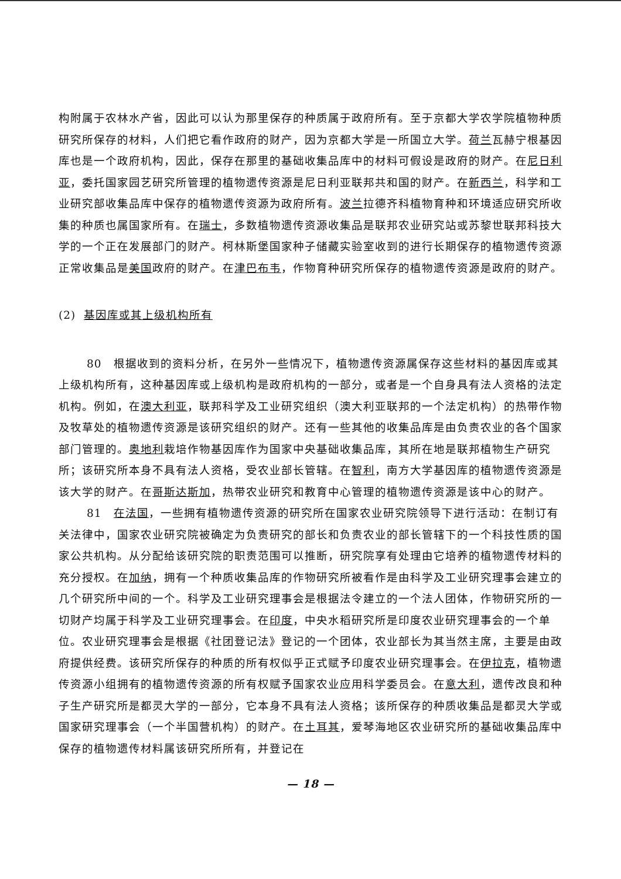构附属于农林水产省，因此可以认为那里保存的种质属于政府所有。至于京都大学农学院植物种质研究所保存的材料，人们把它看作政府的财产，因为京都大学是一所国立大学。荷兰瓦赫宁根基因库也是一个政府机构，因此，保存在那里的基础收集品库中的材料可假设是政府的财产。在尼日利亚，委托国家园艺研究所管理的植物遗传资源是尼日利亚联邦共和国的财产。在新西兰，科学和工业研究部收集品库中保存的植物遗传资源为政府所有。波兰拉德齐科植物育种和环境适应研究所收集的种质也属国家所有。在瑞士，多数植物遗传资源收集品是联邦农业研究站或苏黎世联邦科技大学的一个正在发展部门的财产。柯林斯堡国家种子储藏实验室收到的进行长期保存的植物遗传资源正常收集品是美国政府的财产。在津巴布韦，作物育种研究所保存的植物遗传资源是政府的财产。
(2) 基因库或其上级机构所有
80 根据收到的资料分析，在另外一些情况下，植物遗传资源属保存这些材料的基因库或其上级机构所有，这种基因库或上级机构是政府机构的一部分，或者是一个自身具有法人资格的法定机构。例如，在澳大利亚，联邦科学及工业研究组织（澳大利亚联邦的一个法定机构）的热带作物及牧草处的植物遗传资源是该研究组织的财产。还有一些其他的收集品库是由负责农业的各个国家部门管理的。奥地利栽培作物基因库作为国家中央基础收集品库，其所在地是联邦植物生产研究所；该研究所本身不具有法人资格，受农业部长管辖。在智利，南方大学基因库的植物遗传资源是该大学的财产。在哥斯达斯加，热带农业研究和教育中心管理的植物遗传资源是该中心的财产。
81 在法国，一些拥有植物遗传资源的研究所在国家农业研究院领导下进行活动：在制订有关法律中，国家农业研究院被确定为负责研究的部长和负责农业的部长管辖下的一个科技性质的国家公共机构。从分配给该研究院的职责范围可以推断，研究院享有处理由它培养的植物遗传材料的充分授权。在加纳，拥有一个种质收集品库的作物研究所被看作是由科学及工业研究理事会建立的几个研究所中间的一个。科学及工业研究理事会是根据法令建立的一个法人团体，作物研究所的一切财产均属于科学及工业研究理事会。在印度，中央水稻研究所是印度农业研究理事会的一个单位。农业研究理事会是根据《社团登记法》登记的一个团体，农业部长为其当然主席，主要是由政府提供经费。该研究所保存的种质的所有权似乎正式赋予印度农业研究理事会。在伊拉克，植物遗传资源小组拥有的植物遗传资源的所有权赋予国家农业应用科学委员会。在意大利，遗传改良和种子生产研究所是都灵大学的一部分，它本身不具有法人资格；该所保存的种质收集品是都灵大学或国家研究理事会（一个半国营机构）的财产。在土耳其，爱琴海地区农业研究所的基础收集品库中保存的植物遗传材料属该研究所所有，并登记在
— 18 —